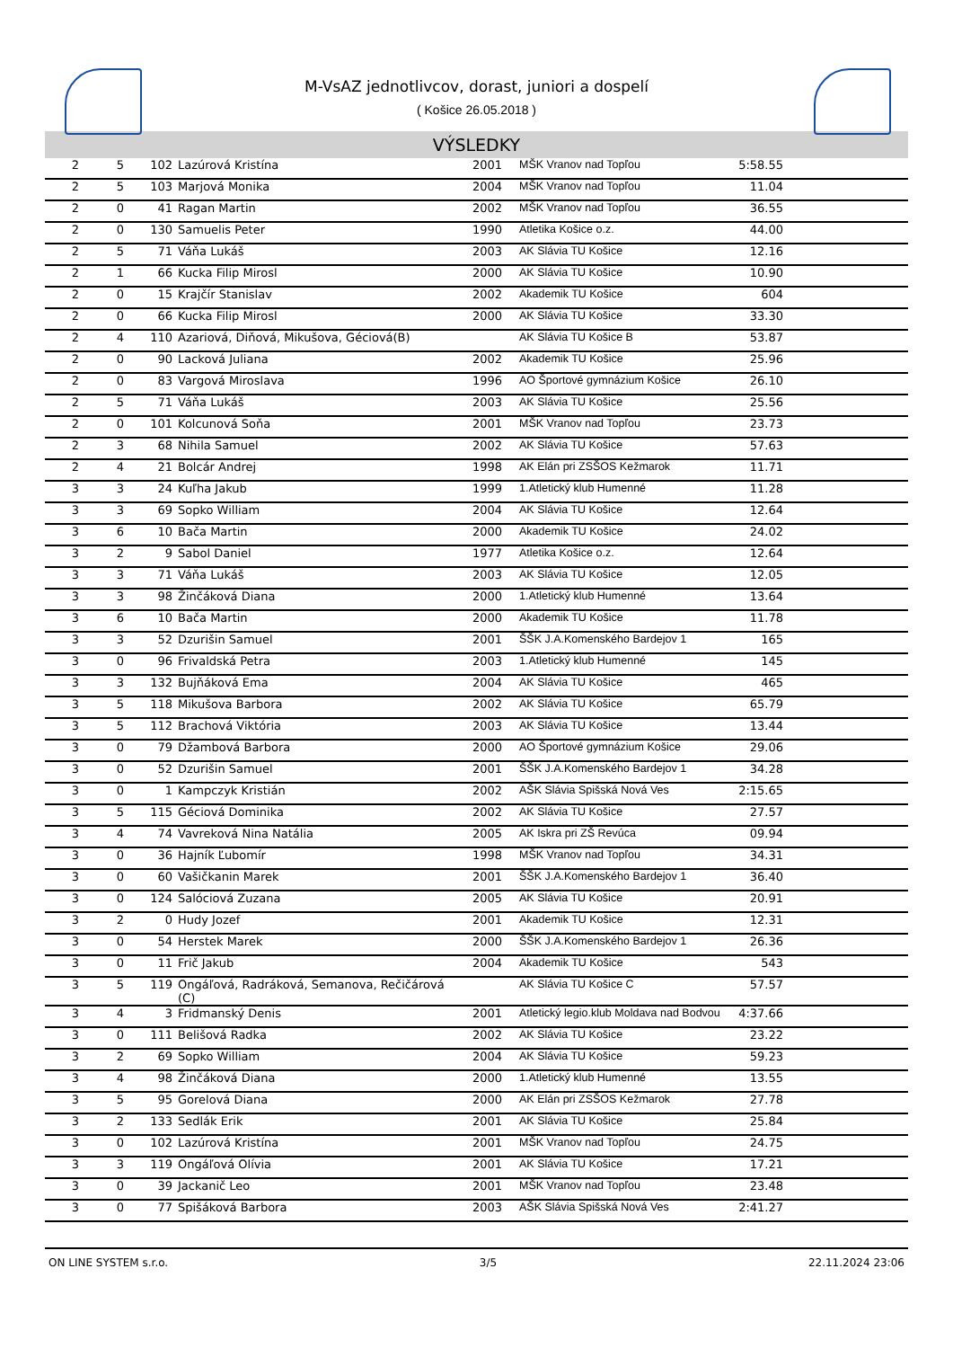M-VsAZ jednotlivcov, dorast, juniori a dospelí
( Košice 26.05.2018 )
VÝSLEDKY
| 2 | 5 | 102 | Lazúrová Kristína | 2001 | MŠK Vranov nad Topľou | 5:58.55 | |
| 2 | 5 | 103 | Marjová Monika | 2004 | MŠK Vranov nad Topľou | 11.04 | |
| 2 | 0 | 41 | Ragan Martin | 2002 | MŠK Vranov nad Topľou | 36.55 | |
| 2 | 0 | 130 | Samuelis Peter | 1990 | Atletika Košice o.z. | 44.00 | |
| 2 | 5 | 71 | Váňa Lukáš | 2003 | AK Slávia TU Košice | 12.16 | |
| 2 | 1 | 66 | Kucka Filip Mirosl | 2000 | AK Slávia TU Košice | 10.90 | |
| 2 | 0 | 15 | Krajčír Stanislav | 2002 | Akademik TU Košice | 604 | |
| 2 | 0 | 66 | Kucka Filip Mirosl | 2000 | AK Slávia TU Košice | 33.30 | |
| 2 | 4 | 110 | Azariová, Diňová, Mikušova, Géciová(B) | | AK Slávia TU Košice B | 53.87 | |
| 2 | 0 | 90 | Lacková Juliana | 2002 | Akademik TU Košice | 25.96 | |
| 2 | 0 | 83 | Vargová Miroslava | 1996 | AO Športové gymnázium Košice | 26.10 | |
| 2 | 5 | 71 | Váňa Lukáš | 2003 | AK Slávia TU Košice | 25.56 | |
| 2 | 0 | 101 | Kolcunová Soňa | 2001 | MŠK Vranov nad Topľou | 23.73 | |
| 2 | 3 | 68 | Nihila Samuel | 2002 | AK Slávia TU Košice | 57.63 | |
| 2 | 4 | 21 | Bolcár Andrej | 1998 | AK Elán pri ZSŠOS Kežmarok | 11.71 | |
| 3 | 3 | 24 | Kuľha Jakub | 1999 | 1.Atletický klub Humenné | 11.28 | |
| 3 | 3 | 69 | Sopko William | 2004 | AK Slávia TU Košice | 12.64 | |
| 3 | 6 | 10 | Bača Martin | 2000 | Akademik TU Košice | 24.02 | |
| 3 | 2 | 9 | Sabol Daniel | 1977 | Atletika Košice o.z. | 12.64 | |
| 3 | 3 | 71 | Váňa Lukáš | 2003 | AK Slávia TU Košice | 12.05 | |
| 3 | 3 | 98 | Žinčáková Diana | 2000 | 1.Atletický klub Humenné | 13.64 | |
| 3 | 6 | 10 | Bača Martin | 2000 | Akademik TU Košice | 11.78 | |
| 3 | 3 | 52 | Dzurišin Samuel | 2001 | ŠŠK J.A.Komenského Bardejov 1 | 165 | |
| 3 | 0 | 96 | Frivaldská Petra | 2003 | 1.Atletický klub Humenné | 145 | |
| 3 | 3 | 132 | Bujňáková Ema | 2004 | AK Slávia TU Košice | 465 | |
| 3 | 5 | 118 | Mikušova Barbora | 2002 | AK Slávia TU Košice | 65.79 | |
| 3 | 5 | 112 | Brachová Viktória | 2003 | AK Slávia TU Košice | 13.44 | |
| 3 | 0 | 79 | Džambová Barbora | 2000 | AO Športové gymnázium Košice | 29.06 | |
| 3 | 0 | 52 | Dzurišin Samuel | 2001 | ŠŠK J.A.Komenského Bardejov 1 | 34.28 | |
| 3 | 0 | 1 | Kampczyk Kristián | 2002 | AŠK Slávia Spišská Nová Ves | 2:15.65 | |
| 3 | 5 | 115 | Géciová Dominika | 2002 | AK Slávia TU Košice | 27.57 | |
| 3 | 4 | 74 | Vavreková Nina Natália | 2005 | AK Iskra pri ZŠ Revúca | 09.94 | |
| 3 | 0 | 36 | Hajník Ľubomír | 1998 | MŠK Vranov nad Topľou | 34.31 | |
| 3 | 0 | 60 | Vašičkanin Marek | 2001 | ŠŠK J.A.Komenského Bardejov 1 | 36.40 | |
| 3 | 0 | 124 | Salóciová Zuzana | 2005 | AK Slávia TU Košice | 20.91 | |
| 3 | 2 | 0 | Hudy Jozef | 2001 | Akademik TU Košice | 12.31 | |
| 3 | 0 | 54 | Herstek Marek | 2000 | ŠŠK J.A.Komenského Bardejov 1 | 26.36 | |
| 3 | 0 | 11 | Frič Jakub | 2004 | Akademik TU Košice | 543 | |
| 3 | 5 | 119 | Ongáľová, Radráková, Semanova, Rečičárová (C) | | AK Slávia TU Košice C | 57.57 | |
| 3 | 4 | 3 | Fridmanský Denis | 2001 | Atletický legio.klub Moldava nad Bodvou | 4:37.66 | |
| 3 | 0 | 111 | Belišová Radka | 2002 | AK Slávia TU Košice | 23.22 | |
| 3 | 2 | 69 | Sopko William | 2004 | AK Slávia TU Košice | 59.23 | |
| 3 | 4 | 98 | Žinčáková Diana | 2000 | 1.Atletický klub Humenné | 13.55 | |
| 3 | 5 | 95 | Gorelová Diana | 2000 | AK Elán pri ZSŠOS Kežmarok | 27.78 | |
| 3 | 2 | 133 | Sedlák Erik | 2001 | AK Slávia TU Košice | 25.84 | |
| 3 | 0 | 102 | Lazúrová Kristína | 2001 | MŠK Vranov nad Topľou | 24.75 | |
| 3 | 3 | 119 | Ongáľová Olívia | 2001 | AK Slávia TU Košice | 17.21 | |
| 3 | 0 | 39 | Jackanič Leo | 2001 | MŠK Vranov nad Topľou | 23.48 | |
| 3 | 0 | 77 | Spišáková Barbora | 2003 | AŠK Slávia Spišská Nová Ves | 2:41.27 | |
ON LINE SYSTEM s.r.o. 3/5 22.11.2024 23:06